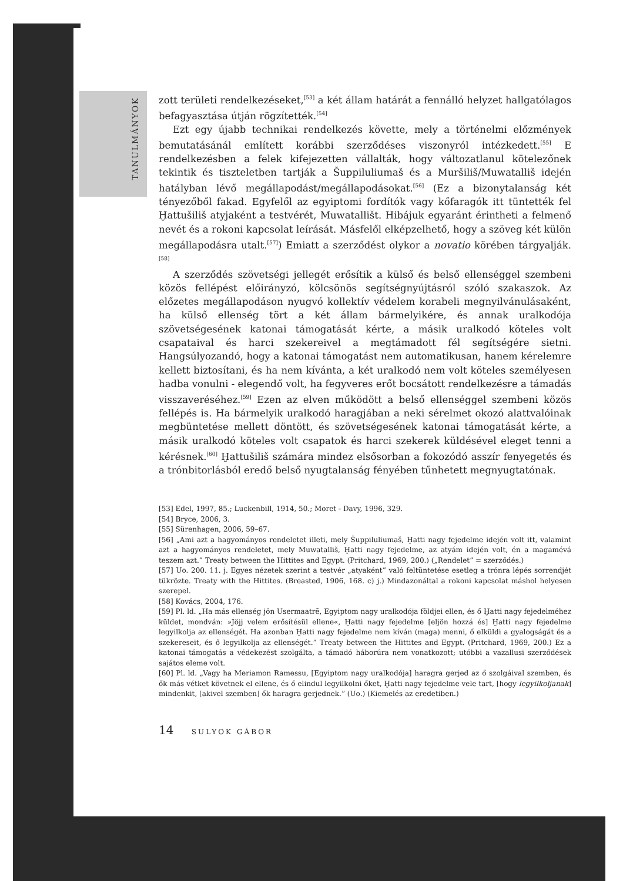TANULMÁNYOK
zott területi rendelkezéseket,<sup>[53]</sup> a két állam határát a fennálló helyzet hallgatólagos befagyasztása útján rögzítették.<sup>[54]</sup>
Ezt egy újabb technikai rendelkezés követte, mely a történelmi előzmények bemutatásánál említett korábbi szerződéses viszonyról intézkedett.<sup>[55]</sup> E rendelkezésben a felek kifejezetten vállalták, hogy változatlanul kötelezőnek tekintik és tiszteletben tartják a Šuppiluliumaš és a Muršiliš/Muwatalliš idején hatályban lévő megállapodást/megállapodásokat.<sup>[56]</sup> (Ez a bizonytalanság két tényezőből fakad. Egyfelől az egyiptomi fordítók vagy kőfaragók itt tüntették fel Ḫattušiliš atyjaként a testvérét, Muwatallišt. Hibájuk egyaránt érintheti a felmenő nevét és a rokoni kapcsolat leírását. Másfelől elképzelhető, hogy a szöveg két külön megállapodásra utalt.<sup>[57]</sup>) Emiatt a szerződést olykor a novatio körében tárgyalják.<sup>[58]</sup>
A szerződés szövetségi jellegét erősítik a külső és belső ellenséggel szembeni közös fellépést előirányzó, kölcsönös segítségnyújtásról szóló szakaszok. Az előzetes megállapodáson nyugvó kollektív védelem korabeli megnyilvánulásaként, ha külső ellenség tört a két állam bármelyikére, és annak uralkodója szövetségesének katonai támogatását kérte, a másik uralkodó köteles volt csapataival és harci szekereivel a megtámadott fél segítségére sietni. Hangsúlyozandó, hogy a katonai támogatást nem automatikusan, hanem kérelemre kellett biztosítani, és ha nem kívánta, a két uralkodó nem volt köteles személyesen hadba vonulni - elegendő volt, ha fegyveres erőt bocsátott rendelkezésre a támadás visszaveréséhez.<sup>[59]</sup> Ezen az elven működött a belső ellenséggel szembeni közös fellépés is. Ha bármelyik uralkodó haragjában a neki sérelmet okozó alattvalóinak megbüntetése mellett döntött, és szövetségesének katonai támogatását kérte, a másik uralkodó köteles volt csapatok és harci szekerek küldésével eleget tenni a kérésnek.<sup>[60]</sup> Ḫattušiliš számára mindez elsősorban a fokozódó asszír fenyegetés és a trónbitorlásból eredő belső nyugtalanság fényében tűnhetett megnyugtatónak.
[53] Edel, 1997, 85.; Luckenbill, 1914, 50.; Moret - Davy, 1996, 329.
[54] Bryce, 2006, 3.
[55] Sürenhagen, 2006, 59–67.
[56] „Ami azt a hagyományos rendeletet illeti, mely Šuppiluliumaš, Ḫatti nagy fejedelme idején volt itt, valamint azt a hagyományos rendeletet, mely Muwatalliš, Ḫatti nagy fejedelme, az atyám idején volt, én a magamévá teszem azt.” Treaty between the Hittites and Egypt. (Pritchard, 1969, 200.) („Rendelet” = szerződés.)
[57] Uo. 200. 11. j. Egyes nézetek szerint a testvér „atyaként” való feltüntetése esetleg a trónra lépés sorrendjét tükrözte. Treaty with the Hittites. (Breasted, 1906, 168. c) j.) Mindazonáltal a rokoni kapcsolat máshol helyesen szerepel.
[58] Kovács, 2004, 176.
[59] Pl. ld. „Ha más ellenség jön Usermaatrē, Egyiptom nagy uralkodója földjei ellen, és ő Ḫatti nagy fejedelméhez küldet, mondván: »Jöjj velem erősítésül ellene«, Ḫatti nagy fejedelme [eljön hozzá és] Ḫatti nagy fejedelme legyilkolja az ellenségét. Ha azonban Ḫatti nagy fejedelme nem kíván (maga) menni, ő elküldi a gyalogságát és a szekereseit, és ő legyilkolja az ellenségét.” Treaty between the Hittites and Egypt. (Pritchard, 1969, 200.) Ez a katonai támogatás a védekezést szolgálta, a támadó háborúra nem vonatkozott; utóbbi a vazallusi szerződések sajátos eleme volt.
[60] Pl. ld. „Vagy ha Meriamon Ramessu, [Egyiptom nagy uralkodója] haragra gerjed az ő szolgáival szemben, és ők más vétket követnek el ellene, és ő elindul legyilkolni őket, Ḫatti nagy fejedelme vele tart, [hogy legyilkoljanak] mindenkit, [akivel szemben] ők haragra gerjednek.” (Uo.) (Kiemelés az eredetiben.)
14 SULYOK GÁBOR